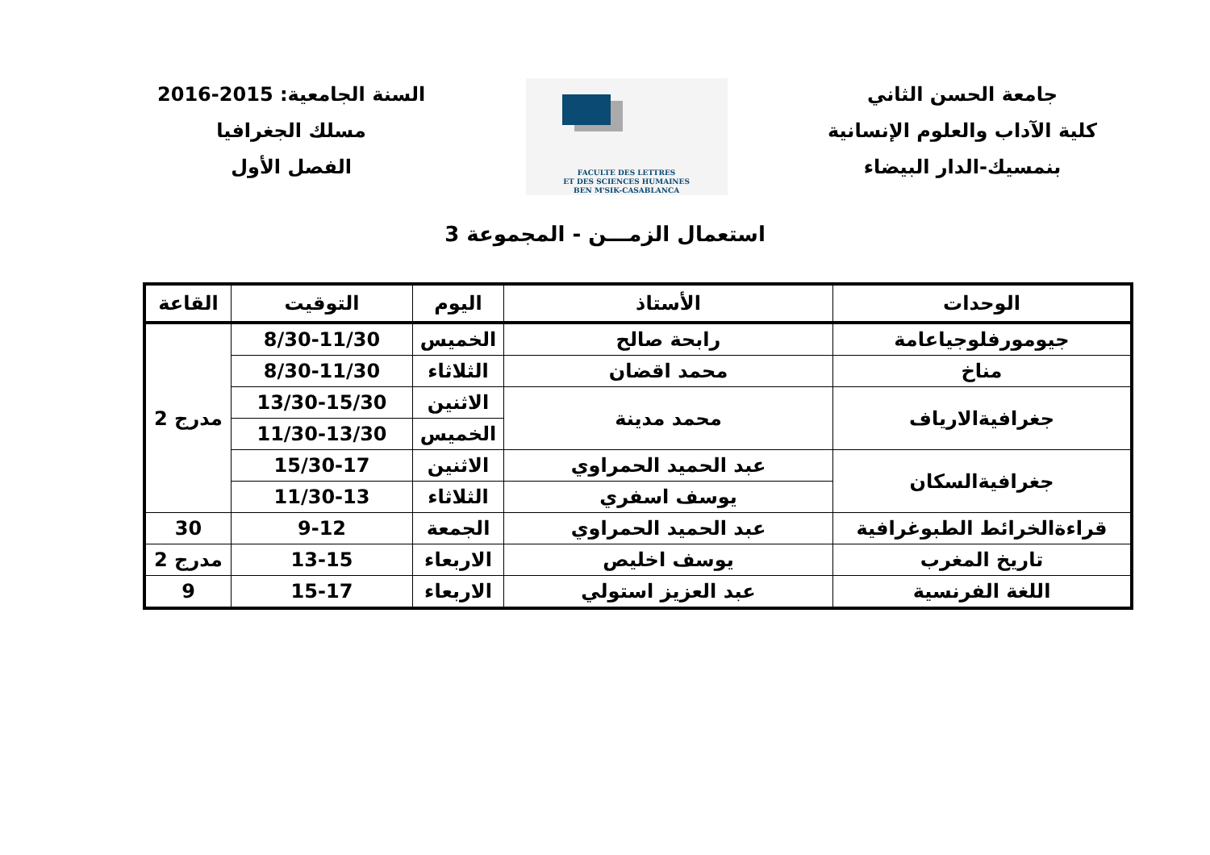جامعة الحسن الثاني
كلية الآداب والعلوم الإنسانية
بنمسيك-الدار البيضاء
FACULTE DES LETTRES
ET DES SCIENCES HUMAINES
BEN M'SIK-CASABLANCA
السنة الجامعية: 2015-2016
مسلك الجغرافيا
الفصل الأول
استعمال الزمـــن - المجموعة 3
| الوحدات | الأستاذ | اليوم | التوقيت | القاعة |
| --- | --- | --- | --- | --- |
| جيومورفلوجياعامة | رابحة صالح | الخميس | 8/30-11/30 | مدرج 2 |
| مناخ | محمد اقضان | الثلاثاء | 8/30-11/30 | |
| جغرافيةالارياف | محمد مدينة | الاثنين | 13/30-15/30 | |
| | | الخميس | 11/30-13/30 | |
| جغرافيةالسكان | عبد الحميد الحمراوي | الاثنين | 15/30-17 | |
| | يوسف اسفري | الثلاثاء | 11/30-13 | |
| قراءةالخرائط الطبوغرافية | عبد الحميد الحمراوي | الجمعة | 9-12 | 30 |
| تاريخ المغرب | يوسف اخليص | الاربعاء | 13-15 | مدرج 2 |
| اللغة الفرنسية | عبد العزيز استولي | الاربعاء | 15-17 | 9 |